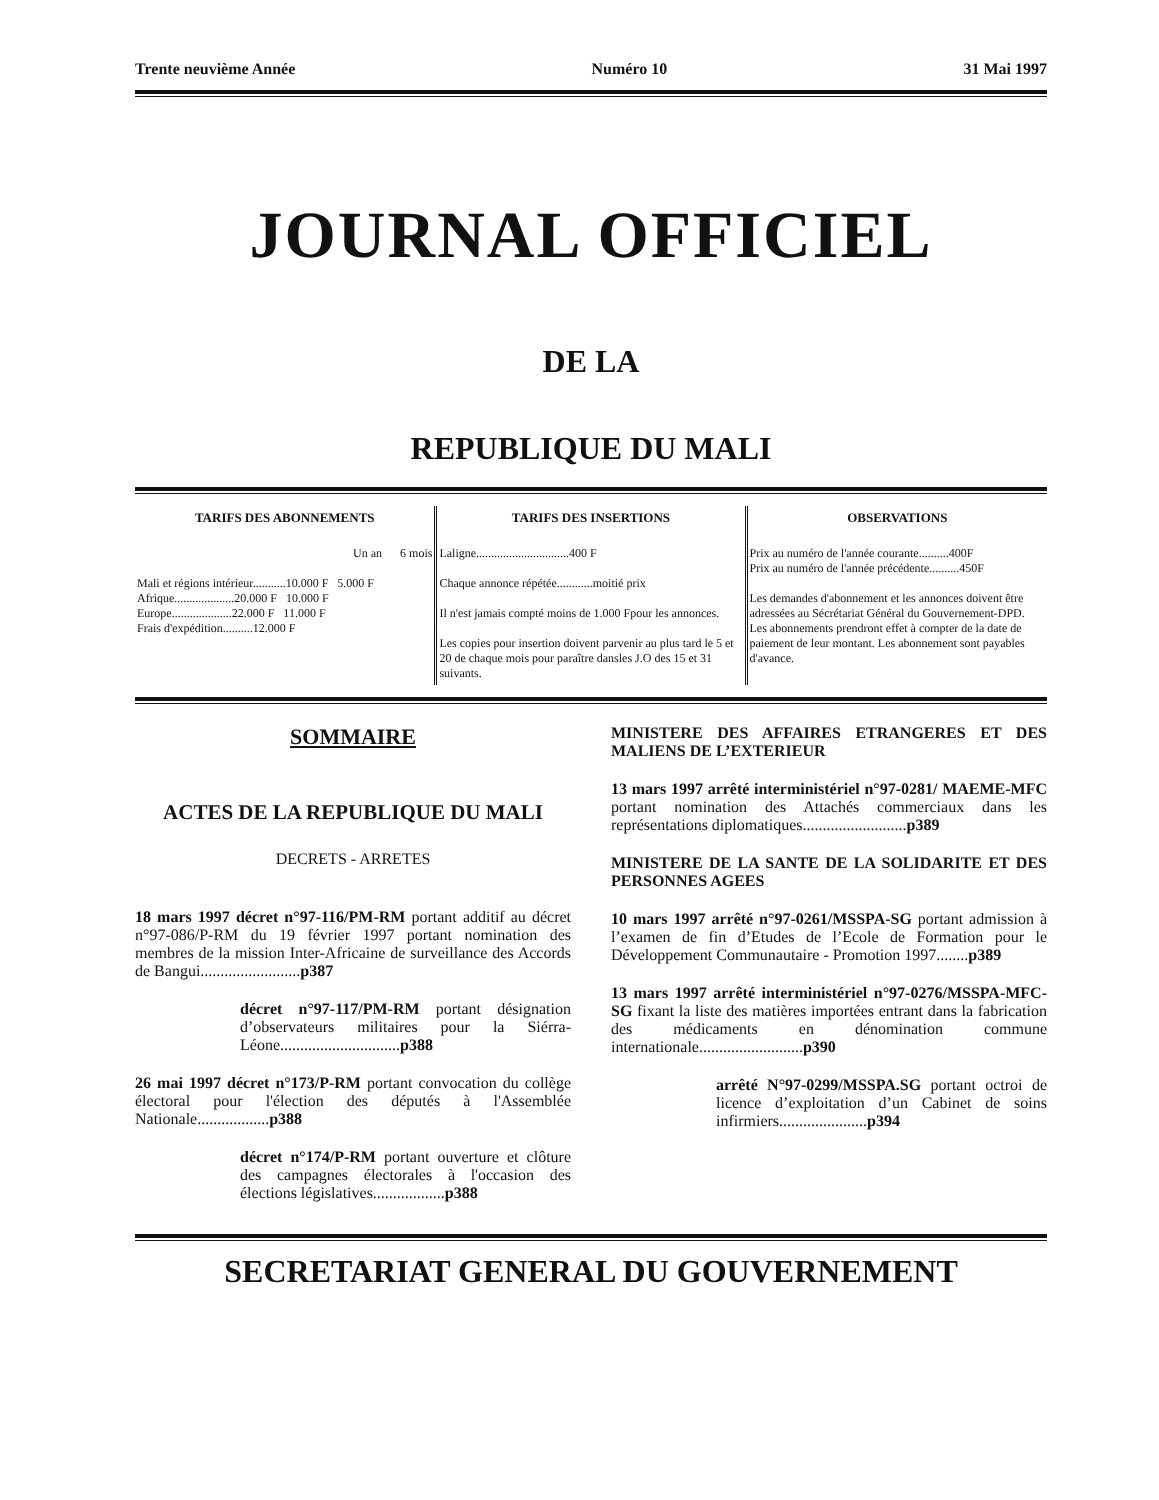Trente neuvième Année Numéro 10 31 Mai 1997
JOURNAL OFFICIEL
DE LA
REPUBLIQUE DU MALI
| TARIFS DES ABONNEMENTS Un an 6 mois Mali et régions intérieur...........10.000 F 5.000 F Afrique....................20.000 F 10.000 F Europe....................22.000 F 11.000 F Frais d'expédition..........12.000 F | TARIFS DES INSERTIONS Laligne...............................400 F Chaque annonce répétée............moitié prix Il n'est jamais compté moins de 1.000 Fpour les annonces. Les copies pour insertion doivent parvenir au plus tard le 5 et 20 de chaque mois pour paraître dansles J.O des 15 et 31 suivants. | OBSERVATIONS Prix au numéro de l'année courante..........400F Prix au numéro de l'année précédente..........450F Les demandes d'abonnement et les annonces doivent être adressées au Sécrétariat Général du Gouvernement-DPD. Les abonnements prendront effet à compter de la date de paiement de leur montant. Les abonnement sont payables d'avance. |
SOMMAIRE
ACTES DE LA REPUBLIQUE DU MALI
DECRETS - ARRETES
18 mars 1997 décret n°97-116/PM-RM portant additif au décret n°97-086/P-RM du 19 février 1997 portant nomination des membres de la mission Inter-Africaine de surveillance des Accords de Bangui.........................p387
décret n°97-117/PM-RM portant désignation d’observateurs militaires pour la Siérra-Léone..............................p388
26 mai 1997 décret n°173/P-RM portant convocation du collège électoral pour l'élection des députés à l'Assemblée Nationale..................p388
décret n°174/P-RM portant ouverture et clôture des campagnes électorales à l'occasion des élections législatives..................p388
MINISTERE DES AFFAIRES ETRANGERES ET DES MALIENS DE L’EXTERIEUR
13 mars 1997 arrêté interministériel n°97-0281/ MAEME-MFC portant nomination des Attachés commerciaux dans les représentations diplomatiques..........................p389
MINISTERE DE LA SANTE DE LA SOLIDARITE ET DES PERSONNES AGEES
10 mars 1997 arrêté n°97-0261/MSSPA-SG portant admission à l’examen de fin d’Etudes de l’Ecole de Formation pour le Développement Communautaire - Promotion 1997........p389
13 mars 1997 arrêté interministériel n°97-0276/MSSPA-MFC-SG fixant la liste des matières importées entrant dans la fabrication des médicaments en dénomination commune internationale..........................p390
arrêté N°97-0299/MSSPA.SG portant octroi de licence d’exploitation d’un Cabinet de soins infirmiers......................p394
SECRETARIAT GENERAL DU GOUVERNEMENT